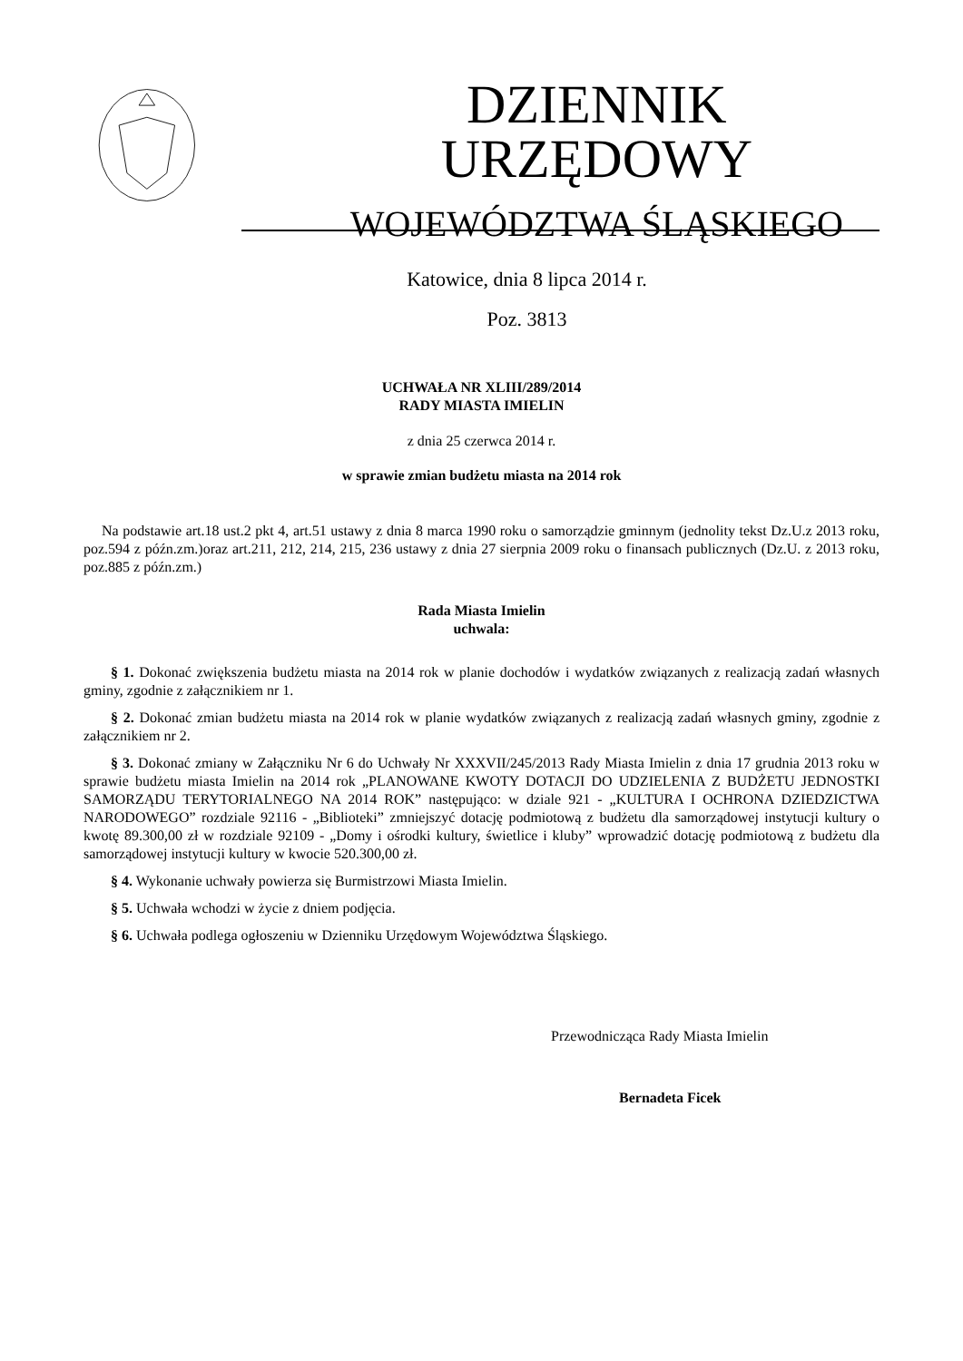DZIENNIK URZĘDOWY
WOJEWÓDZTWA ŚLĄSKIEGO
Katowice, dnia 8 lipca 2014 r.
Poz. 3813
UCHWAŁA NR XLIII/289/2014
RADY MIASTA IMIELIN
z dnia 25 czerwca 2014 r.
w sprawie zmian budżetu miasta na 2014 rok
Na podstawie art.18 ust.2 pkt 4, art.51 ustawy z dnia 8 marca 1990 roku o samorządzie gminnym (jednolity tekst Dz.U.z 2013 roku, poz.594 z późn.zm.)oraz art.211, 212, 214, 215, 236 ustawy z dnia 27 sierpnia 2009 roku o finansach publicznych (Dz.U. z 2013 roku, poz.885 z późn.zm.)
Rada Miasta Imielin
uchwala:
§ 1. Dokonać zwiększenia budżetu miasta na 2014 rok w planie dochodów i wydatków związanych z realizacją zadań własnych gminy, zgodnie z załącznikiem nr 1.
§ 2. Dokonać zmian budżetu miasta na 2014 rok w planie wydatków związanych z realizacją zadań własnych gminy, zgodnie z załącznikiem nr 2.
§ 3. Dokonać zmiany w Załączniku Nr 6 do Uchwały Nr XXXVII/245/2013 Rady Miasta Imielin z dnia 17 grudnia 2013 roku w sprawie budżetu miasta Imielin na 2014 rok „PLANOWANE KWOTY DOTACJI DO UDZIELENIA Z BUDŻETU JEDNOSTKI SAMORZĄDU TERYTORIALNEGO NA 2014 ROK” następująco: w dziale 921 - „KULTURA I OCHRONA DZIEDZICTWA NARODOWEGO” rozdziale 92116 - „Biblioteki” zmniejszyć dotację podmiotową z budżetu dla samorządowej instytucji kultury o kwotę 89.300,00 zł w rozdziale 92109 - „Domy i ośrodki kultury, świetlice i kluby” wprowadzić dotację podmiotową z budżetu dla samorządowej instytucji kultury w kwocie 520.300,00 zł.
§ 4. Wykonanie uchwały powierza się Burmistrzowi Miasta Imielin.
§ 5. Uchwała wchodzi w życie z dniem podjęcia.
§ 6. Uchwała podlega ogłoszeniu w Dzienniku Urzędowym Województwa Śląskiego.
Przewodnicząca Rady Miasta Imielin
Bernadeta Ficek